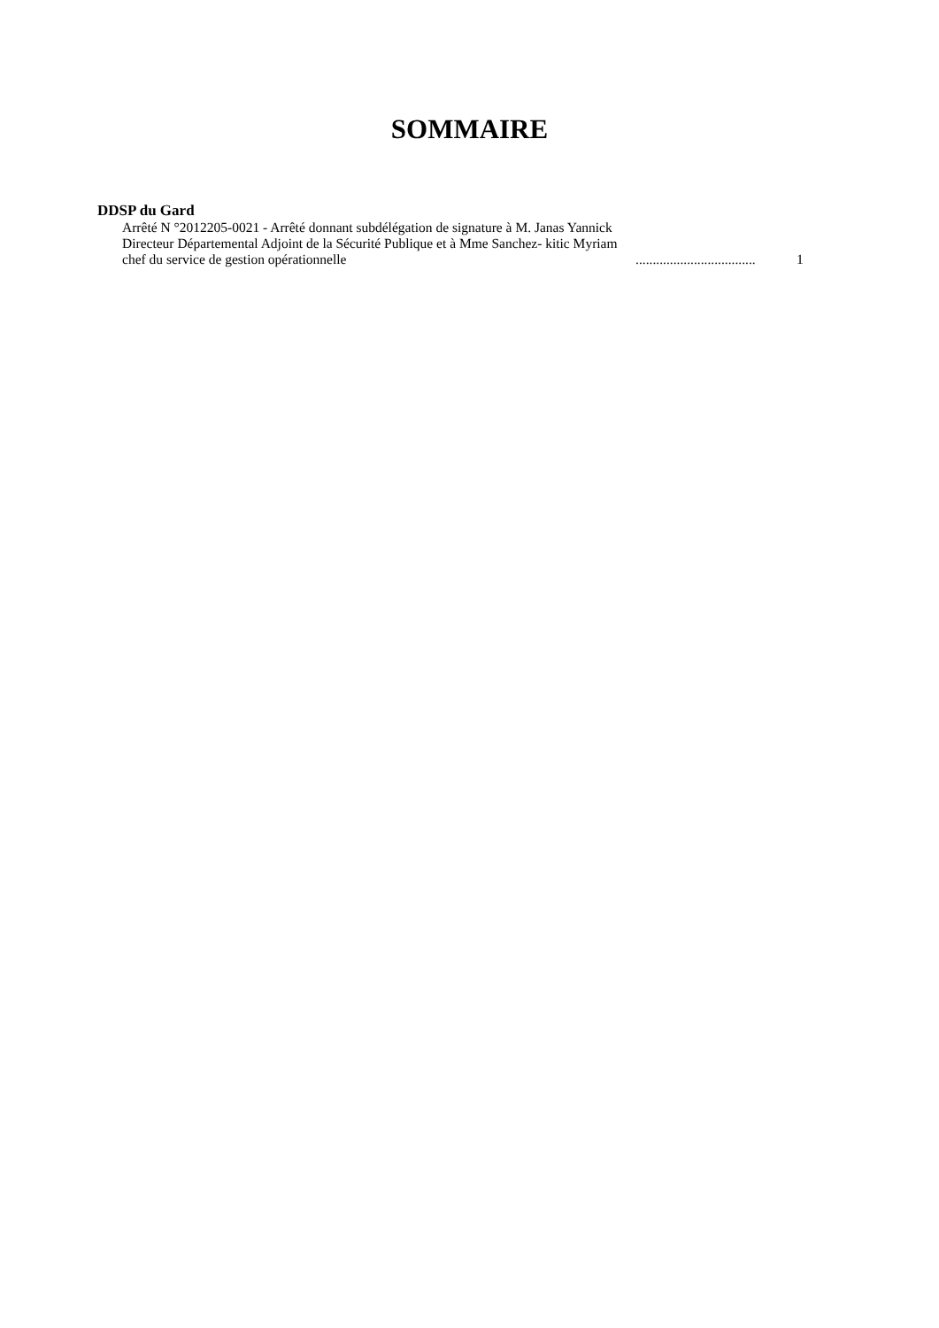SOMMAIRE
DDSP du Gard
Arrêté N °2012205-0021 - Arrêté donnant subdélégation de signature à M. Janas Yannick Directeur Départemental Adjoint de la Sécurité Publique et à Mme Sanchez- kitic Myriam chef du service de gestion opérationnelle
...................................
1